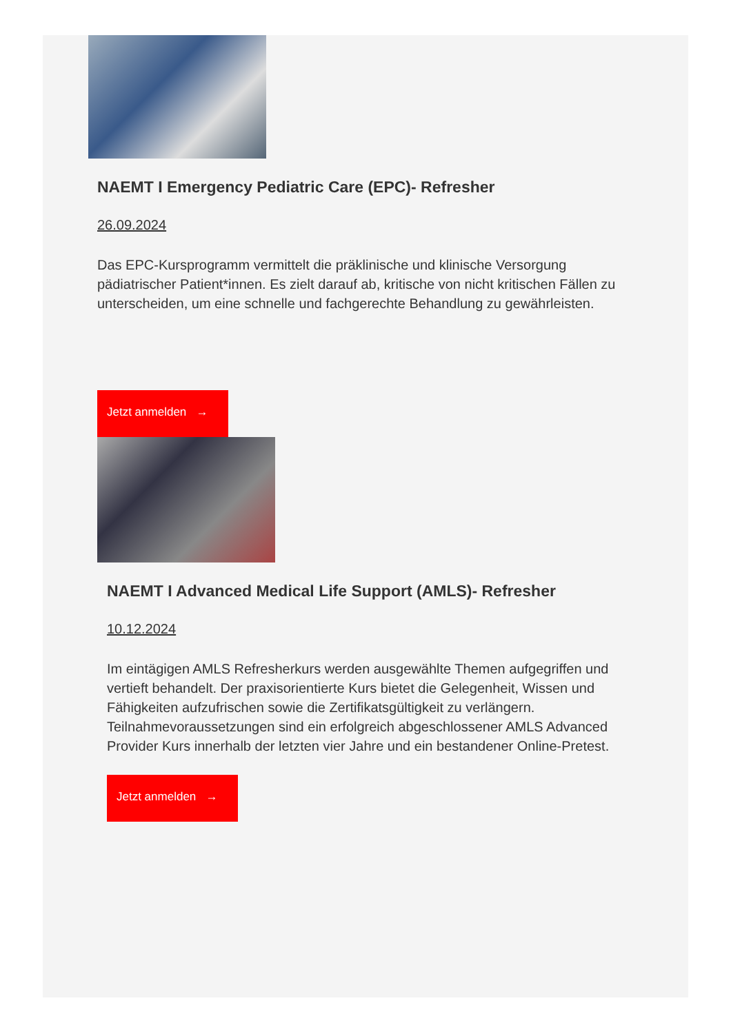NAEMT I Emergency Pediatric Care (EPC)- Refresher
26.09.2024
Das EPC-Kursprogramm vermittelt die präklinische und klinische Versorgung pädiatrischer Patient*innen. Es zielt darauf ab, kritische von nicht kritischen Fällen zu unterscheiden, um eine schnelle und fachgerechte Behandlung zu gewährleisten.
Jetzt anmelden →
NAEMT I Advanced Medical Life Support (AMLS)- Refresher
10.12.2024
Im eintägigen AMLS Refresherkurs werden ausgewählte Themen aufgegriffen und vertieft behandelt. Der praxisorientierte Kurs bietet die Gelegenheit, Wissen und Fähigkeiten aufzufrischen sowie die Zertifikatsgültigkeit zu verlängern. Teilnahmevoraussetzungen sind ein erfolgreich abgeschlossener AMLS Advanced Provider Kurs innerhalb der letzten vier Jahre und ein bestandener Online-Pretest.
Jetzt anmelden →